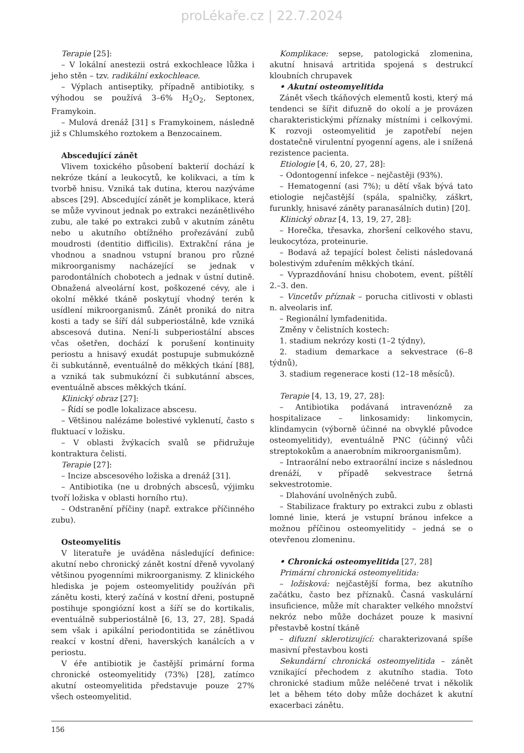proLékaře.cz | 22.7.2024
Terapie [25]:
– V lokální anestezii ostrá exkochleace lůžka i jeho stěn – tzv. radikální exkochleace.
– Výplach antiseptiky, případně antibiotiky, s výhodou se používá 3–6% H<sub>2</sub>O<sub>2</sub>, Septonex, Framykoin.
– Mulová drenáž [31] s Framykoinem, následně již s Chlumského roztokem a Benzocainem.
Abscedující zánět
Vlivem toxického působení bakterií dochází k nekróze tkání a leukocytů, ke kolikvaci, a tím k tvorbě hnisu. Vzniká tak dutina, kterou nazýváme absces [29]. Abscedující zánět je komplikace, která se může vyvinout jednak po extrakci nezánětlivého zubu, ale také po extrakci zubů v akutním zánětu nebo u akutního obtížného prořezávání zubů moudrosti (dentitio difficilis). Extrakční rána je vhodnou a snadnou vstupní branou pro různé mikroorganismy nacházející se jednak v parodontálních chobotech a jednak v ústní dutině. Obnažená alveolární kost, poškozené cévy, ale i okolní měkké tkáně poskytují vhodný terén k usídlení mikroorganismů. Zánět proniká do nitra kosti a tady se šíří dál subperiostálně, kde vzniká abscesová dutina. Není-li subperiostální absces včas ošetřen, dochází k porušení kontinuity periostu a hnisavý exudát postupuje submukózně či subkutánně, eventuálně do měkkých tkání [88], a vzniká tak submukózní či subkutánní absces, eventuálně absces měkkých tkání.
Klinický obraz [27]:
– Řídí se podle lokalizace abscesu.
– Většinou nalézáme bolestivé vyklenutí, často s fluktuací v ložisku.
– V oblasti žvýkacích svalů se přidružuje kontraktura čelisti.
Terapie [27]:
– Incize abscesového ložiska a drenáž [31].
– Antibiotika (ne u drobných abscesů, výjimku tvoří ložiska v oblasti horního rtu).
– Odstranění příčiny (např. extrakce příčinného zubu).
Osteomyelitis
V literatuře je uváděna následující definice: akutní nebo chronický zánět kostní dřeně vyvolaný většinou pyogenními mikroorganismy. Z klinického hlediska je pojem osteomyelitidy používán při zánětu kosti, který začíná v kostní dřeni, postupně postihuje spongiózní kost a šíří se do kortikalis, eventuálně subperiostálně [6, 13, 27, 28]. Spadá sem však i apikální periodontitida se zánětlivou reakcí v kostní dřeni, haverských kanálcích a v periostu.
V éře antibiotik je častější primární forma chronické osteomyelitidy (73%) [28], zatímco akutní osteomyelitida představuje pouze 27% všech osteomyelitid.
Komplikace: sepse, patologická zlomenina, akutní hnisavá artritida spojená s destrukcí kloubních chrupavek
• Akutní osteomyelitida
Zánět všech tkáňových elementů kosti, který má tendenci se šířit difuzně do okolí a je provázen charakteristickými příznaky místními i celkovými. K rozvoji osteomyelitid je zapotřebí nejen dostatečně virulentní pyogenní agens, ale i snížená rezistence pacienta.
Etiologie [4, 6, 20, 27, 28]:
– Odontogenní infekce – nejčastěji (93%).
– Hematogenní (asi 7%); u dětí však bývá tato etiologie nejčastější (spála, spalničky, záškrt, furunkly, hnisavé záněty paranasálních dutin) [20].
Klinický obraz [4, 13, 19, 27, 28]:
– Horečka, třesavka, zhoršení celkového stavu, leukocytóza, proteinurie.
– Bodavá až tepající bolest čelisti následovaná bolestivým zduřením měkkých tkání.
– Vyprazdňování hnisu chobotem, event. píštělí 2.–3. den.
– Vincetův příznak – porucha citlivosti v oblasti n. alveolaris inf.
– Regionální lymfadenitida.
Změny v čelistních kostech:
1. stadium nekrózy kosti (1–2 týdny),
2. stadium demarkace a sekvestrace (6–8 týdnů),
3. stadium regenerace kosti (12–18 měsíců).
Terapie [4, 13, 19, 27, 28]:
– Antibiotika podávaná intravenózně za hospitalizace – linkosamidy: linkomycin, klindamycin (výborně účinné na obvyklé původce osteomyelitidy), eventuálně PNC (účinný vůči streptokokům a anaerobním mikroorganismům).
– Intraorální nebo extraorální incize s následnou drenáží, v případě sekvestrace šetrná sekvestrotomie.
– Dlahování uvolněných zubů.
– Stabilizace fraktury po extrakci zubu z oblasti lomné linie, která je vstupní bránou infekce a možnou příčinou osteomyelitidy – jedná se o otevřenou zlomeninu.
• Chronická osteomyelitida [27, 28]
Primární chronická osteomyelitida:
– ložisková: nejčastější forma, bez akutního začátku, často bez příznaků. Časná vaskulární insuficience, může mít charakter velkého množství nekróz nebo může docházet pouze k masivní přestavbě kostní tkáně
– difuzní sklerotizující: charakterizovaná spíše masivní přestavbou kosti
Sekundární chronická osteomyelitida – zánět vznikající přechodem z akutního stadia. Toto chronické stadium může neléčené trvat i několik let a během této doby může docházet k akutní exacerbaci zánětu.
156